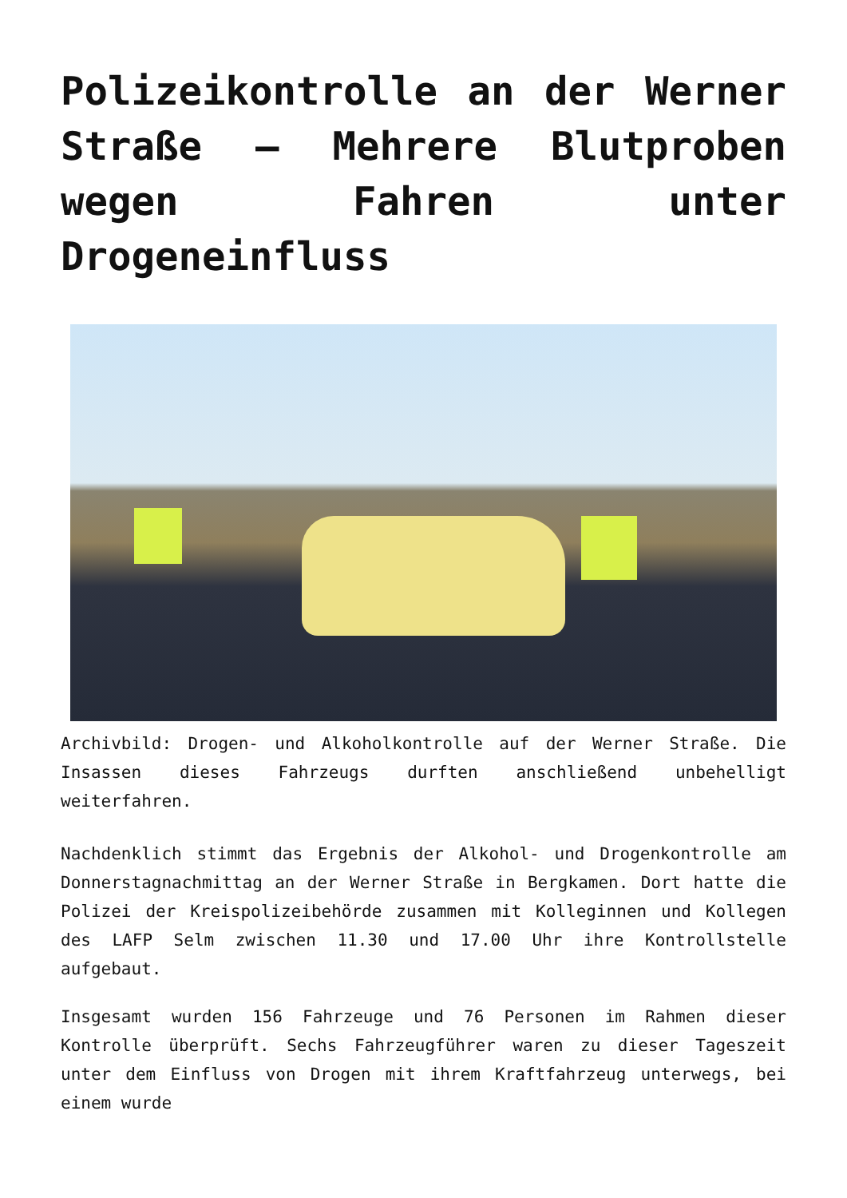Polizeikontrolle an der Werner Straße – Mehrere Blutproben wegen Fahren unter Drogeneinfluss
Archivbild: Drogen- und Alkoholkontrolle auf der Werner Straße. Die Insassen dieses Fahrzeugs durften anschließend unbehelligt weiterfahren.
Nachdenklich stimmt das Ergebnis der Alkohol- und Drogenkontrolle am Donnerstagnachmittag an der Werner Straße in Bergkamen. Dort hatte die Polizei der Kreispolizeibehörde zusammen mit Kolleginnen und Kollegen des LAFP Selm zwischen 11.30 und 17.00 Uhr ihre Kontrollstelle aufgebaut.
Insgesamt wurden 156 Fahrzeuge und 76 Personen im Rahmen dieser Kontrolle überprüft. Sechs Fahrzeugführer waren zu dieser Tageszeit unter dem Einfluss von Drogen mit ihrem Kraftfahrzeug unterwegs, bei einem wurde